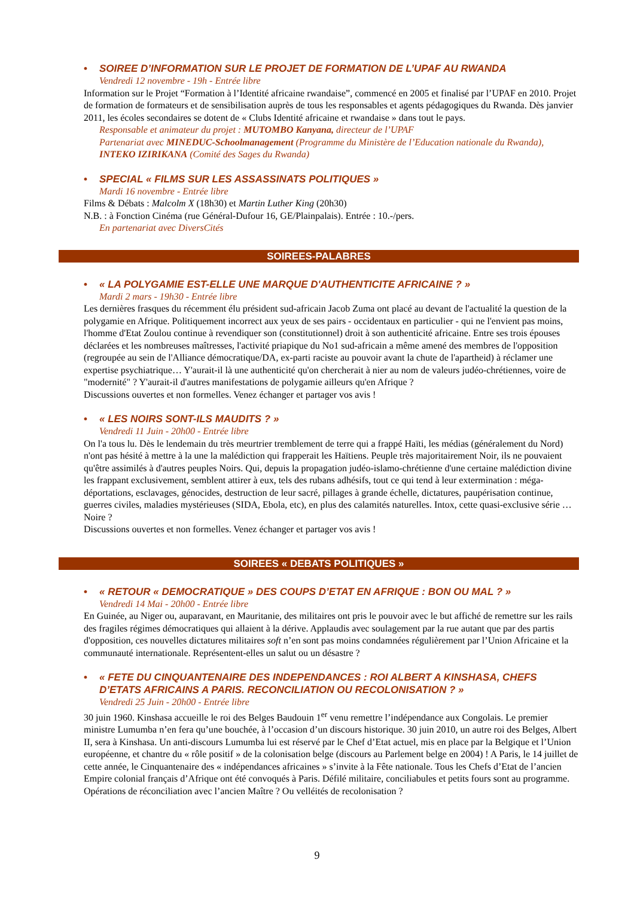• SOIREE D’INFORMATION SUR LE PROJET DE FORMATION DE L’UPAF AU RWANDA
Vendredi 12 novembre - 19h - Entrée libre
Information sur le Projet “Formation à l’Identité africaine rwandaise”, commencé en 2005 et finalisé par l’UPAF en 2010. Projet de formation de formateurs et de sensibilisation auprès de tous les responsables et agents pédagogiques du Rwanda. Dès janvier 2011, les écoles secondaires se dotent de « Clubs Identité africaine et rwandaise » dans tout le pays.
Responsable et animateur du projet : MUTOMBO Kanyana, directeur de l’UPAF
Partenariat avec MINEDUC-Schoolmanagement (Programme du Ministère de l’Education nationale du Rwanda), INTEKO IZIRIKANA (Comité des Sages du Rwanda)
• SPECIAL « FILMS SUR LES ASSASSINATS POLITIQUES »
Mardi 16 novembre - Entrée libre
Films & Débats : Malcolm X (18h30) et Martin Luther King (20h30)
N.B. : à Fonction Cinéma (rue Général-Dufour 16, GE/Plainpalais). Entrée : 10.-/pers.
En partenariat avec DiversCités
SOIREES-PALABRES
• « LA POLYGAMIE EST-ELLE UNE MARQUE D'AUTHENTICITE AFRICAINE ? »
Mardi 2 mars - 19h30 - Entrée libre
Les dernières frasques du récemment élu président sud-africain Jacob Zuma ont placé au devant de l'actualité la question de la polygamie en Afrique. Politiquement incorrect aux yeux de ses pairs - occidentaux en particulier - qui ne l'envient pas moins, l'homme d'Etat Zoulou continue à revendiquer son (constitutionnel) droit à son authenticité africaine. Entre ses trois épouses déclarées et les nombreuses maîtresses, l'activité priapique du No1 sud-africain a même amené des membres de l'opposition (regroupée au sein de l'Alliance démocratique/DA, ex-parti raciste au pouvoir avant la chute de l'apartheid) à réclamer une expertise psychiatrique… Y'aurait-il là une authenticité qu'on chercherait à nier au nom de valeurs judéo-chrétiennes, voire de "modernité" ? Y'aurait-il d'autres manifestations de polygamie ailleurs qu'en Afrique ?
Discussions ouvertes et non formelles. Venez échanger et partager vos avis !
• « LES NOIRS SONT-ILS MAUDITS ? »
Vendredi 11 Juin - 20h00 - Entrée libre
On l'a tous lu. Dès le lendemain du très meurtrier tremblement de terre qui a frappé Haïti, les médias (généralement du Nord) n'ont pas hésité à mettre à la une la malédiction qui frapperait les Haïtiens. Peuple très majoritairement Noir, ils ne pouvaient qu'être assimilés à d'autres peuples Noirs. Qui, depuis la propagation judéo-islamo-chrétienne d'une certaine malédiction divine les frappant exclusivement, semblent attirer à eux, tels des rubans adhésifs, tout ce qui tend à leur extermination : méga-déportations, esclavages, génocides, destruction de leur sacré, pillages à grande échelle, dictatures, paupérisation continue, guerres civiles, maladies mystérieuses (SIDA, Ebola, etc), en plus des calamités naturelles. Intox, cette quasi-exclusive série … Noire ?
Discussions ouvertes et non formelles. Venez échanger et partager vos avis !
SOIREES « DEBATS POLITIQUES »
• « RETOUR « DEMOCRATIQUE » DES COUPS D’ETAT EN AFRIQUE : BON OU MAL ? »
Vendredi 14 Mai - 20h00 - Entrée libre
En Guinée, au Niger ou, auparavant, en Mauritanie, des militaires ont pris le pouvoir avec le but affiché de remettre sur les rails des fragiles régimes démocratiques qui allaient à la dérive. Applaudis avec soulagement par la rue autant que par des partis d'opposition, ces nouvelles dictatures militaires soft n’en sont pas moins condamnées régulièrement par l’Union Africaine et la communauté internationale. Représentent-elles un salut ou un désastre ?
• « FETE DU CINQUANTENAIRE DES INDEPENDANCES : ROI ALBERT A KINSHASA, CHEFS D’ETATS AFRICAINS A PARIS. RECONCILIATION OU RECOLONISATION ? »
Vendredi 25 Juin - 20h00 - Entrée libre
30 juin 1960. Kinshasa accueille le roi des Belges Baudouin 1<sup>er</sup> venu remettre l’indépendance aux Congolais. Le premier ministre Lumumba n’en fera qu’une bouchée, à l’occasion d’un discours historique. 30 juin 2010, un autre roi des Belges, Albert II, sera à Kinshasa. Un anti-discours Lumumba lui est réservé par le Chef d’Etat actuel, mis en place par la Belgique et l’Union européenne, et chantre du « rôle positif » de la colonisation belge (discours au Parlement belge en 2004) ! A Paris, le 14 juillet de cette année, le Cinquantenaire des « indépendances africaines » s’invite à la Fête nationale. Tous les Chefs d’Etat de l’ancien Empire colonial français d’Afrique ont été convoqués à Paris. Défilé militaire, conciliabules et petits fours sont au programme. Opérations de réconciliation avec l’ancien Maître ? Ou velléités de recolonisation ?
9